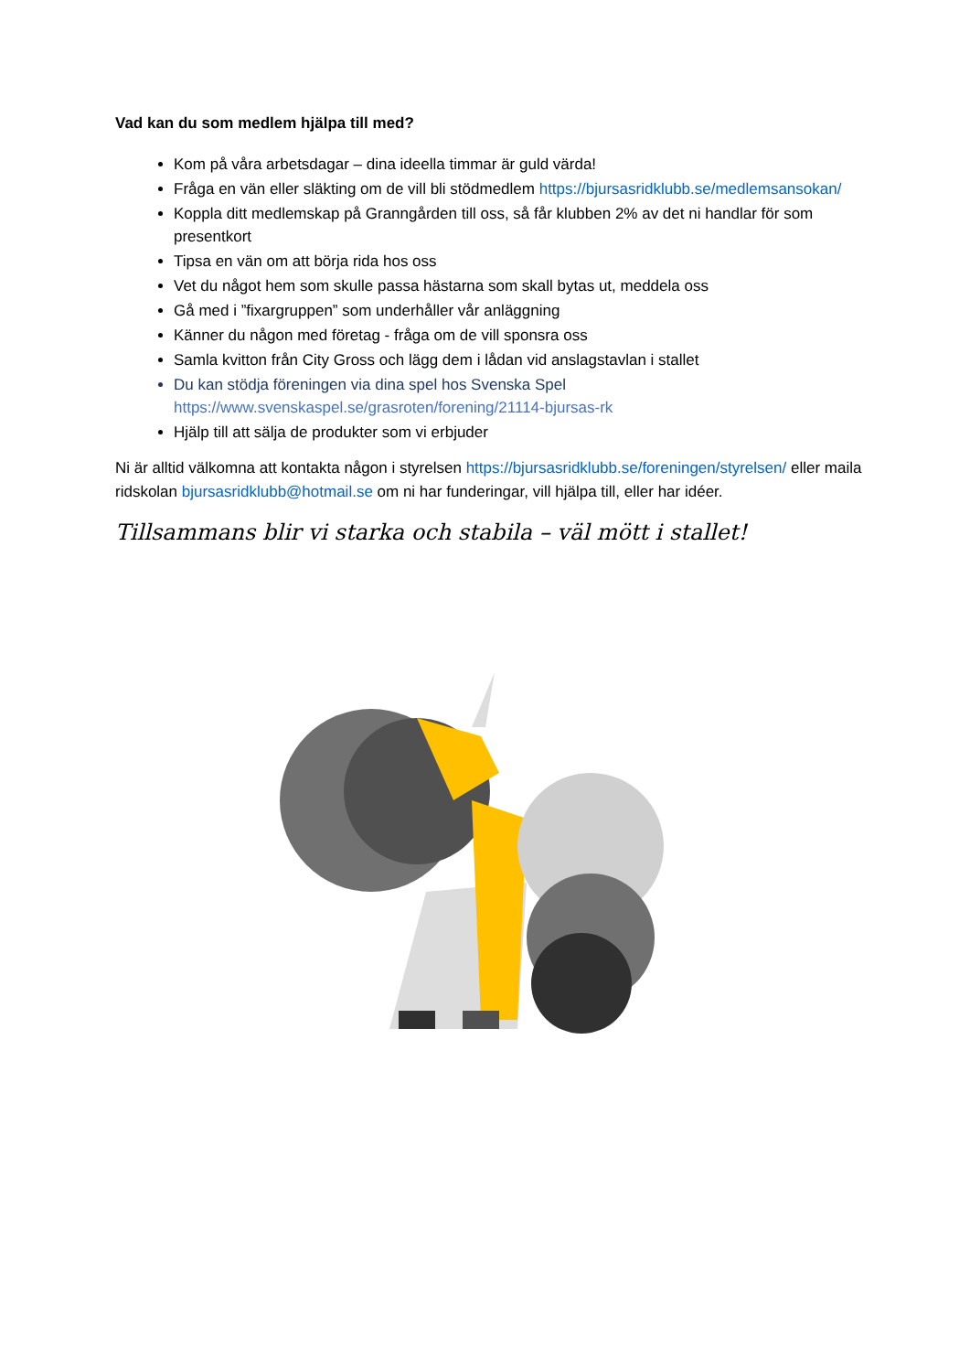Vad kan du som medlem hjälpa till med?
Kom på våra arbetsdagar – dina ideella timmar är guld värda!
Fråga en vän eller släkting om de vill bli stödmedlem https://bjursasridklubb.se/medlemsansokan/
Koppla ditt medlemskap på Granngården till oss, så får klubben 2% av det ni handlar för som presentkort
Tipsa en vän om att börja rida hos oss
Vet du något hem som skulle passa hästarna som skall bytas ut, meddela oss
Gå med i ”fixargruppen” som underhåller vår anläggning
Känner du någon med företag - fråga om de vill sponsra oss
Samla kvitton från City Gross och lägg dem i lådan vid anslagstavlan i stallet
Du kan stödja föreningen via dina spel hos Svenska Spel https://www.svenskaspel.se/grasroten/forening/21114-bjursas-rk
Hjälp till att sälja de produkter som vi erbjuder
Ni är alltid välkomna att kontakta någon i styrelsen https://bjursasridklubb.se/foreningen/styrelsen/ eller maila ridskolan bjursasridklubb@hotmail.se om ni har funderingar, vill hjälpa till, eller har idéer.
Tillsammans blir vi starka och stabila – väl mött i stallet!